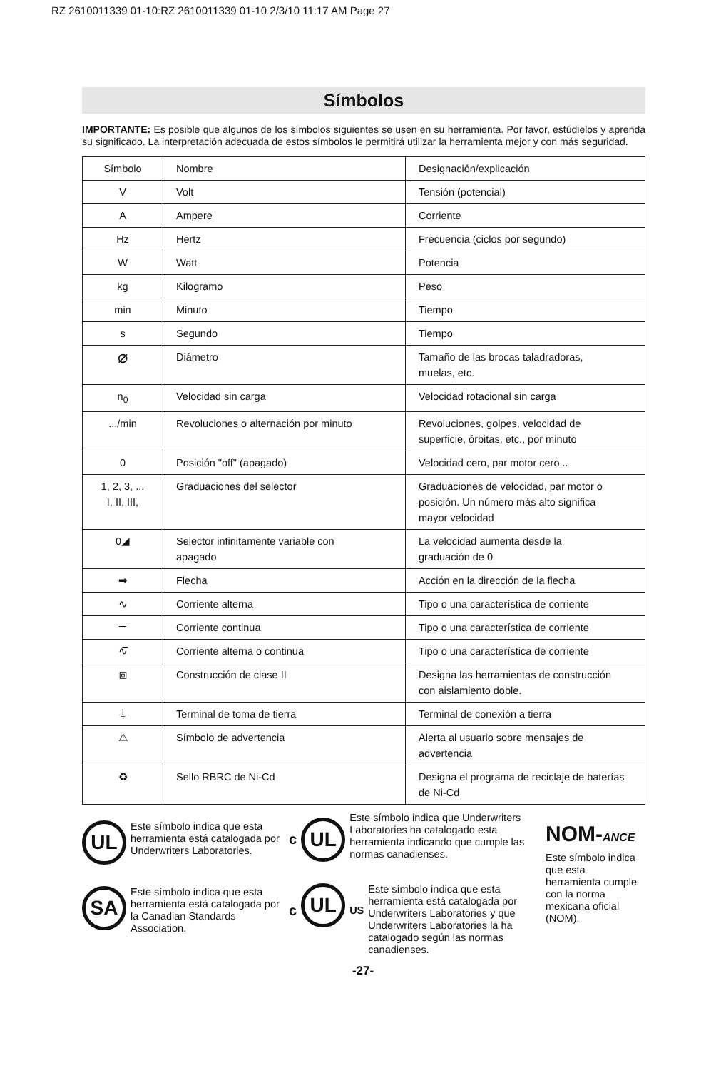RZ 2610011339 01-10:RZ 2610011339 01-10 2/3/10 11:17 AM Page 27
Símbolos
IMPORTANTE: Es posible que algunos de los símbolos siguientes se usen en su herramienta. Por favor, estúdielos y aprenda su significado. La interpretación adecuada de estos símbolos le permitirá utilizar la herramienta mejor y con más seguridad.
| Símbolo | Nombre | Designación/explicación |
| V | Volt | Tensión (potencial) |
| A | Ampere | Corriente |
| Hz | Hertz | Frecuencia (ciclos por segundo) |
| W | Watt | Potencia |
| kg | Kilogramo | Peso |
| min | Minuto | Tiempo |
| s | Segundo | Tiempo |
| ⌀ | Diámetro | Tamaño de las brocas taladradoras, muelas, etc. |
| n<sub>0</sub> | Velocidad sin carga | Velocidad rotacional sin carga |
| .../min | Revoluciones o alternación por minuto | Revoluciones, golpes, velocidad de superficie, órbitas, etc., por minuto |
| 0 | Posición "off" (apagado) | Velocidad cero, par motor cero... |
| 1, 2, 3, ... I, II, III, | Graduaciones del selector | Graduaciones de velocidad, par motor o posición. Un número más alto significa mayor velocidad |
| 0◢ | Selector infinitamente variable con apagado | La velocidad aumenta desde la graduación de 0 |
| ➡ | Flecha | Acción en la dirección de la flecha |
| ∿ | Corriente alterna | Tipo o una característica de corriente |
| ⎓ | Corriente continua | Tipo o una característica de corriente |
| ∿̅ | Corriente alterna o continua | Tipo o una característica de corriente |
| ⧈ | Construcción de clase II | Designa las herramientas de construcción con aislamiento doble. |
| ⏚ | Terminal de toma de tierra | Terminal de conexión a tierra |
| ⚠ | Símbolo de advertencia | Alerta al usuario sobre mensajes de advertencia |
| ♻ | Sello RBRC de Ni-Cd | Designa el programa de reciclaje de baterías de Ni-Cd |
UL
Este símbolo indica que esta herramienta está catalogada por Underwriters Laboratories.
SA
Este símbolo indica que esta herramienta está catalogada por la Canadian Standards Association.
c
UL
Este símbolo indica que Underwriters Laboratories ha catalogado esta herramienta indicando que cumple las normas canadienses.
c
UL
US
Este símbolo indica que esta herramienta está catalogada por Underwriters Laboratories y que Underwriters Laboratories la ha catalogado según las normas canadienses.
NOM-ANCE
Este símbolo indica que esta herramienta cumple con la norma mexicana oficial (NOM).
-27-